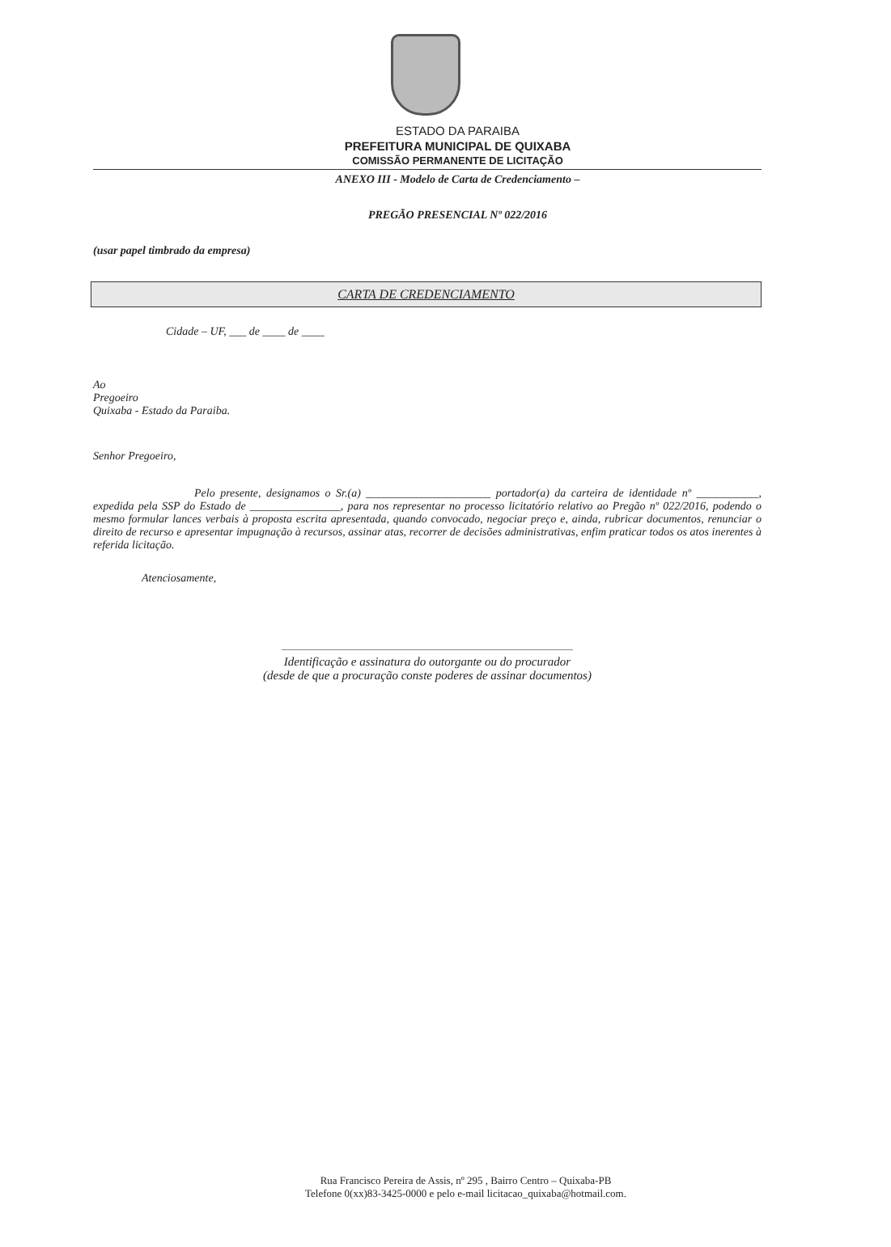ESTADO DA PARAIBA
PREFEITURA MUNICIPAL DE QUIXABA
COMISSÃO PERMANENTE DE LICITAÇÃO
ANEXO III - Modelo de Carta de Credenciamento –
PREGÃO PRESENCIAL Nº 022/2016
(usar papel timbrado da empresa)
CARTA DE CREDENCIAMENTO
Cidade – UF, ___ de ____ de ____
Ao
Pregoeiro
Quixaba - Estado da Paraiba.
Senhor Pregoeiro,
Pelo presente, designamos o Sr.(a) ______________________ portador(a) da carteira de identidade nº ___________, expedida pela SSP do Estado de ________________, para nos representar no processo licitatório relativo ao Pregão nº 022/2016, podendo o mesmo formular lances verbais à proposta escrita apresentada, quando convocado, negociar preço e, ainda, rubricar documentos, renunciar o direito de recurso e apresentar impugnação à recursos, assinar atas, recorrer de decisões administrativas, enfim praticar todos os atos inerentes à referida licitação.
Atenciosamente,
Identificação e assinatura do outorgante ou do procurador
(desde de que a procuração conste poderes de assinar documentos)
Rua Francisco Pereira de Assis, nº 295 , Bairro Centro – Quixaba-PB
Telefone 0(xx)83-3425-0000 e pelo e-mail licitacao_quixaba@hotmail.com.